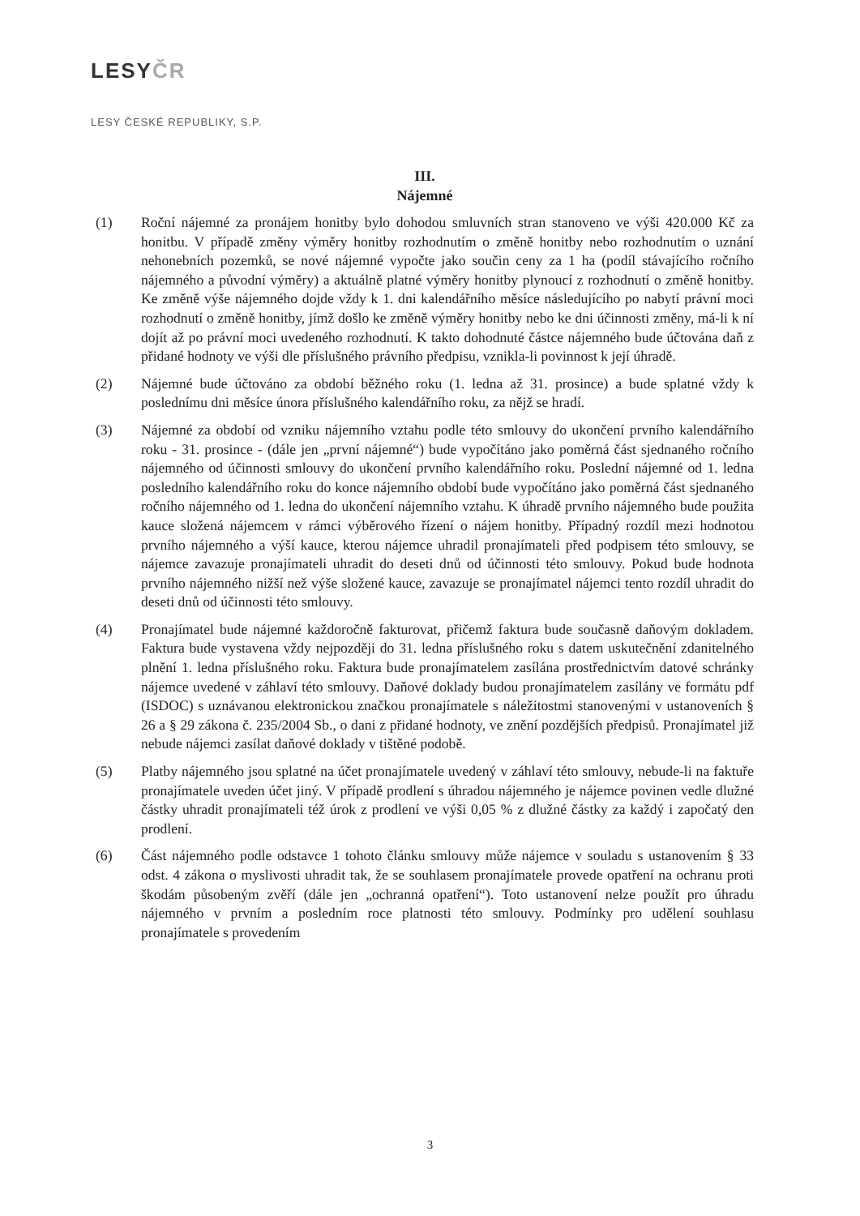LESYČR
LESY ČESKÉ REPUBLIKY, S.P.
III.
Nájemné
(1) Roční nájemné za pronájem honitby bylo dohodou smluvních stran stanoveno ve výši 420.000 Kč za honitbu. V případě změny výměry honitby rozhodnutím o změně honitby nebo rozhodnutím o uznání nehonebních pozemků, se nové nájemné vypočte jako součin ceny za 1 ha (podíl stávajícího ročního nájemného a původní výměry) a aktuálně platné výměry honitby plynoucí z rozhodnutí o změně honitby. Ke změně výše nájemného dojde vždy k 1. dni kalendářního měsíce následujícího po nabytí právní moci rozhodnutí o změně honitby, jímž došlo ke změně výměry honitby nebo ke dni účinnosti změny, má-li k ní dojít až po právní moci uvedeného rozhodnutí. K takto dohodnuté částce nájemného bude účtována daň z přidané hodnoty ve výši dle příslušného právního předpisu, vznikla-li povinnost k její úhradě.
(2) Nájemné bude účtováno za období běžného roku (1. ledna až 31. prosince) a bude splatné vždy k poslednímu dni měsíce února příslušného kalendářního roku, za nějž se hradí.
(3) Nájemné za období od vzniku nájemního vztahu podle této smlouvy do ukončení prvního kalendářního roku - 31. prosince - (dále jen „první nájemné“) bude vypočítáno jako poměrná část sjednaného ročního nájemného od účinnosti smlouvy do ukončení prvního kalendářního roku. Poslední nájemné od 1. ledna posledního kalendářního roku do konce nájemního období bude vypočítáno jako poměrná část sjednaného ročního nájemného od 1. ledna do ukončení nájemního vztahu. K úhradě prvního nájemného bude použita kauce složená nájemcem v rámci výběrového řízení o nájem honitby. Případný rozdíl mezi hodnotou prvního nájemného a výší kauce, kterou nájemce uhradil pronajímateli před podpisem této smlouvy, se nájemce zavazuje pronajímateli uhradit do deseti dnů od účinnosti této smlouvy. Pokud bude hodnota prvního nájemného nižší než výše složené kauce, zavazuje se pronajímatel nájemci tento rozdíl uhradit do deseti dnů od účinnosti této smlouvy.
(4) Pronajímatel bude nájemné každoročně fakturovat, přičemž faktura bude současně daňovým dokladem. Faktura bude vystavena vždy nejpozději do 31. ledna příslušného roku s datem uskutečnění zdanitelného plnění 1. ledna příslušného roku. Faktura bude pronajímatelem zasílána prostřednictvím datové schránky nájemce uvedené v záhlaví této smlouvy. Daňové doklady budou pronajímatelem zasílány ve formátu pdf (ISDOC) s uznávanou elektronickou značkou pronajímatele s náležitostmi stanovenými v ustanoveních § 26 a § 29 zákona č. 235/2004 Sb., o dani z přidané hodnoty, ve znění pozdějších předpisů. Pronajímatel již nebude nájemci zasílat daňové doklady v tištěné podobě.
(5) Platby nájemného jsou splatné na účet pronajímatele uvedený v záhlaví této smlouvy, nebude-li na faktuře pronajímatele uveden účet jiný. V případě prodlení s úhradou nájemného je nájemce povinen vedle dlužné částky uhradit pronajímateli též úrok z prodlení ve výši 0,05 % z dlužné částky za každý i započatý den prodlení.
(6) Část nájemného podle odstavce 1 tohoto článku smlouvy může nájemce v souladu s ustanovením § 33 odst. 4 zákona o myslivosti uhradit tak, že se souhlasem pronajímatele provede opatření na ochranu proti škodám působeným zvěří (dále jen „ochranná opatření“). Toto ustanovení nelze použít pro úhradu nájemného v prvním a posledním roce platnosti této smlouvy. Podmínky pro udělení souhlasu pronajímatele s provedením
3